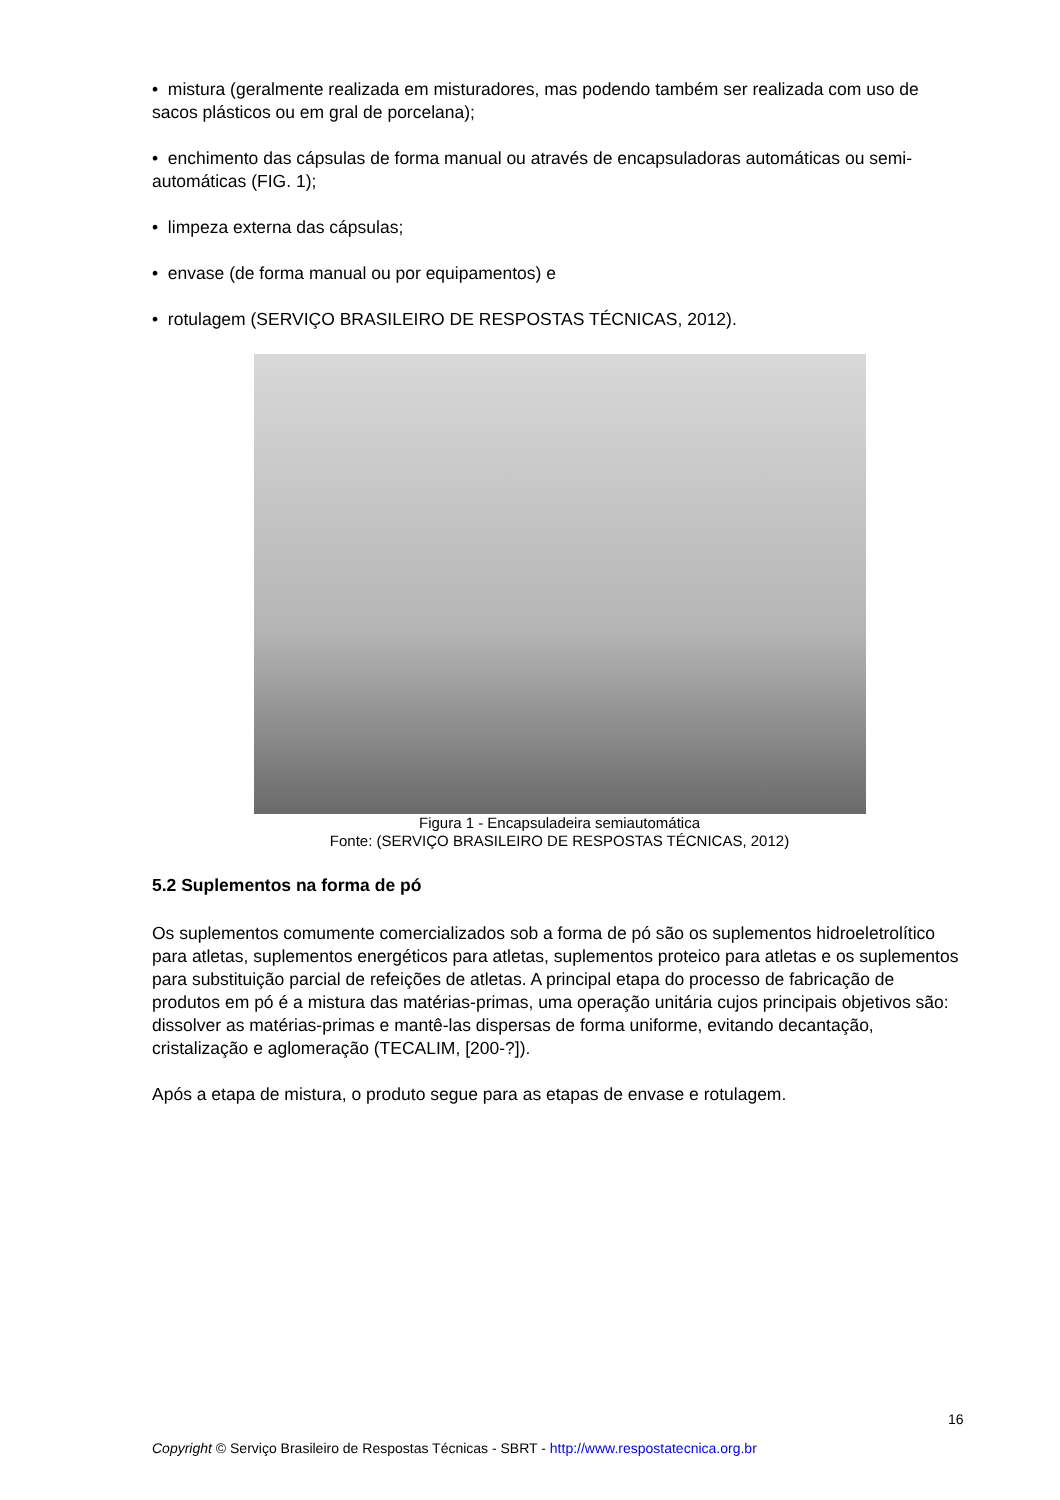• mistura (geralmente realizada em misturadores, mas podendo também ser realizada com uso de sacos plásticos ou em gral de porcelana);
• enchimento das cápsulas de forma manual ou através de encapsuladoras automáticas ou semi-automáticas (FIG. 1);
• limpeza externa das cápsulas;
• envase (de forma manual ou por equipamentos) e
• rotulagem (SERVIÇO BRASILEIRO DE RESPOSTAS TÉCNICAS, 2012).
Figura 1 - Encapsuladeira semiautomática
Fonte: (SERVIÇO BRASILEIRO DE RESPOSTAS TÉCNICAS, 2012)
5.2 Suplementos na forma de pó
Os suplementos comumente comercializados sob a forma de pó são os suplementos hidroeletrolítico para atletas, suplementos energéticos para atletas, suplementos proteico para atletas e os suplementos para substituição parcial de refeições de atletas. A principal etapa do processo de fabricação de produtos em pó é a mistura das matérias-primas, uma operação unitária cujos principais objetivos são: dissolver as matérias-primas e mantê-las dispersas de forma uniforme, evitando decantação, cristalização e aglomeração (TECALIM, [200-?]).
Após a etapa de mistura, o produto segue para as etapas de envase e rotulagem.
16
Copyright © Serviço Brasileiro de Respostas Técnicas - SBRT - http://www.respostatecnica.org.br